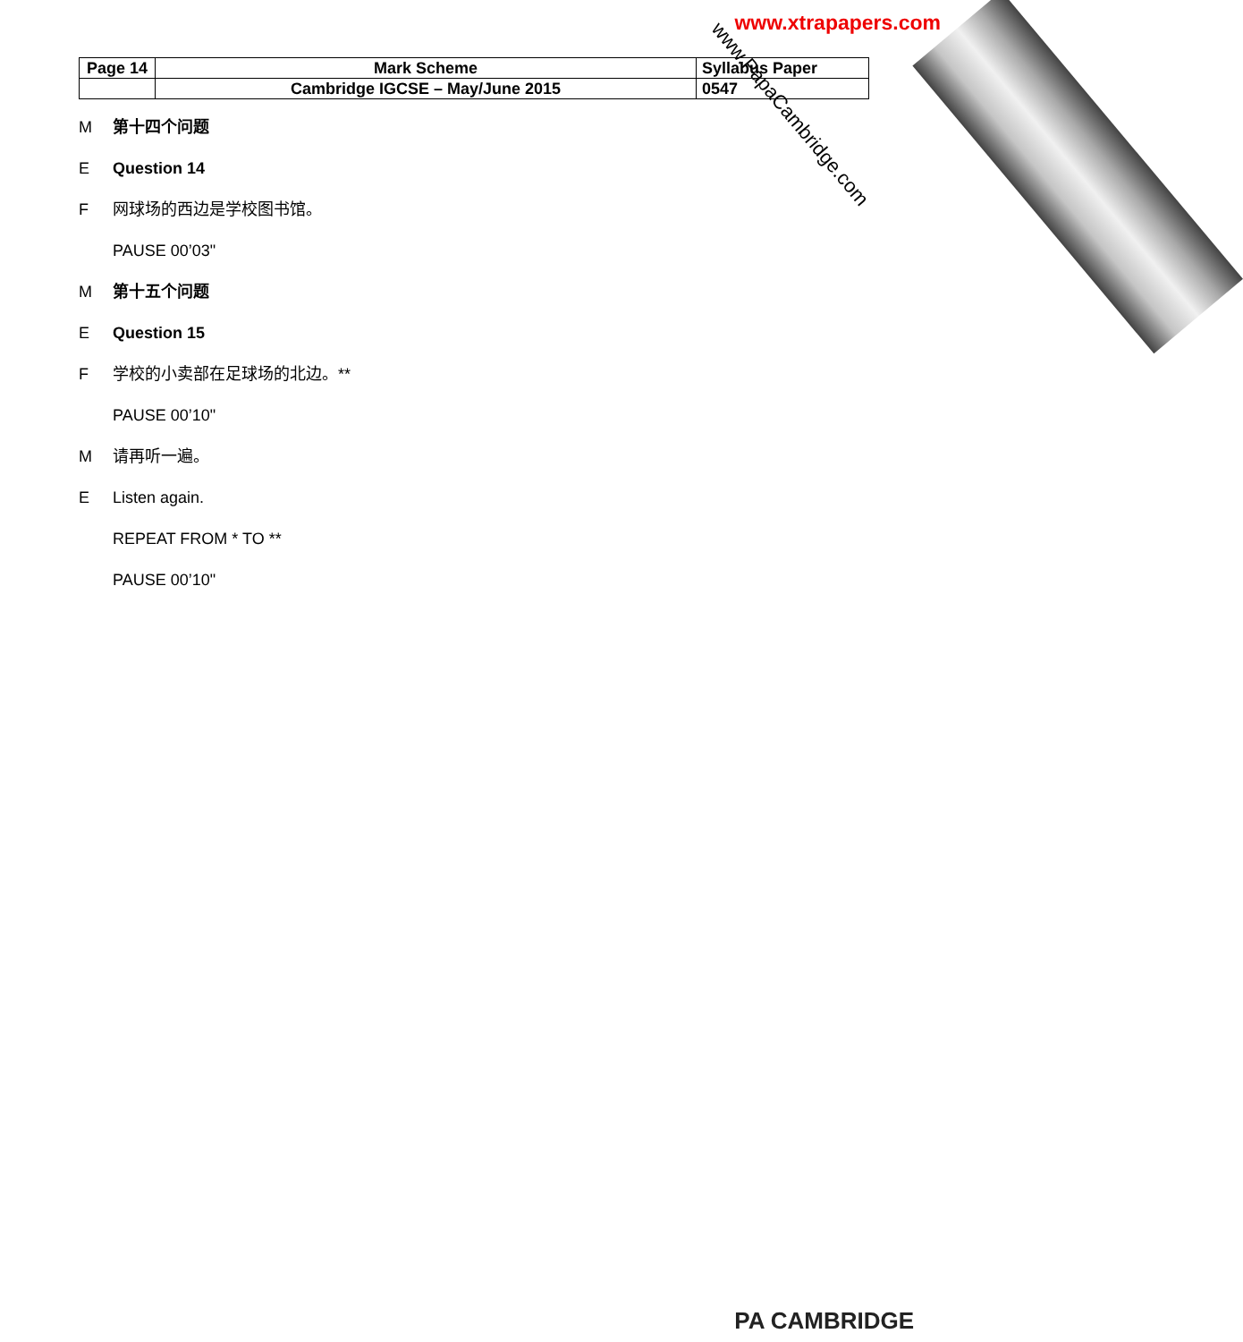www.xtrapapers.com
| Page 14 | Mark Scheme | Syllabus Paper |
| | Cambridge IGCSE – May/June 2015 | 0547 |
www.PapaCambridge.com
M第十四个问题
E Question 14
F网球场的西边是学校图书馆。
PAUSE 00’03"
M第十五个问题
E Question 15
F学校的小卖部在足球场的北边。**
PAUSE 00’10"
M请再听一遍。
E Listen again.
REPEAT FROM * TO **
PAUSE 00’10"
PA CAMBRIDGE